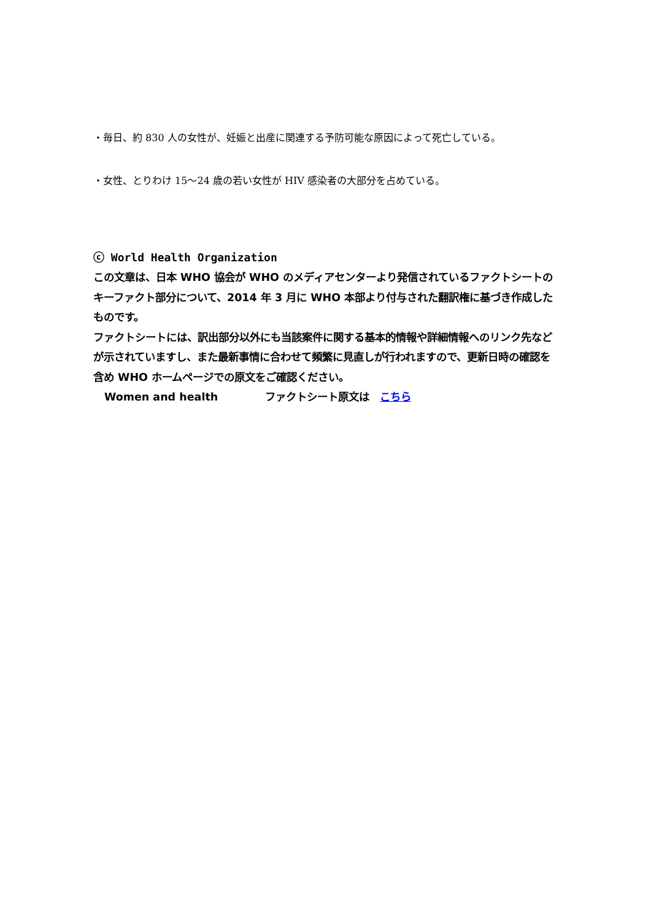・毎日、約 830 人の女性が、妊娠と出産に関連する予防可能な原因によって死亡している。
・女性、とりわけ 15〜24 歳の若い女性が HIV 感染者の大部分を占めている。
ⓒ World Health Organization
この文章は、日本 WHO 協会が WHO のメディアセンターより発信されているファクトシートのキーファクト部分について、2014 年 3 月に WHO 本部より付与された翻訳権に基づき作成したものです。
ファクトシートには、訳出部分以外にも当該案件に関する基本的情報や詳細情報へのリンク先などが示されていますし、また最新事情に合わせて頻繁に見直しが行われますので、更新日時の確認を含め WHO ホームページでの原文をご確認ください。
Women and health ファクトシート原文は　こちら